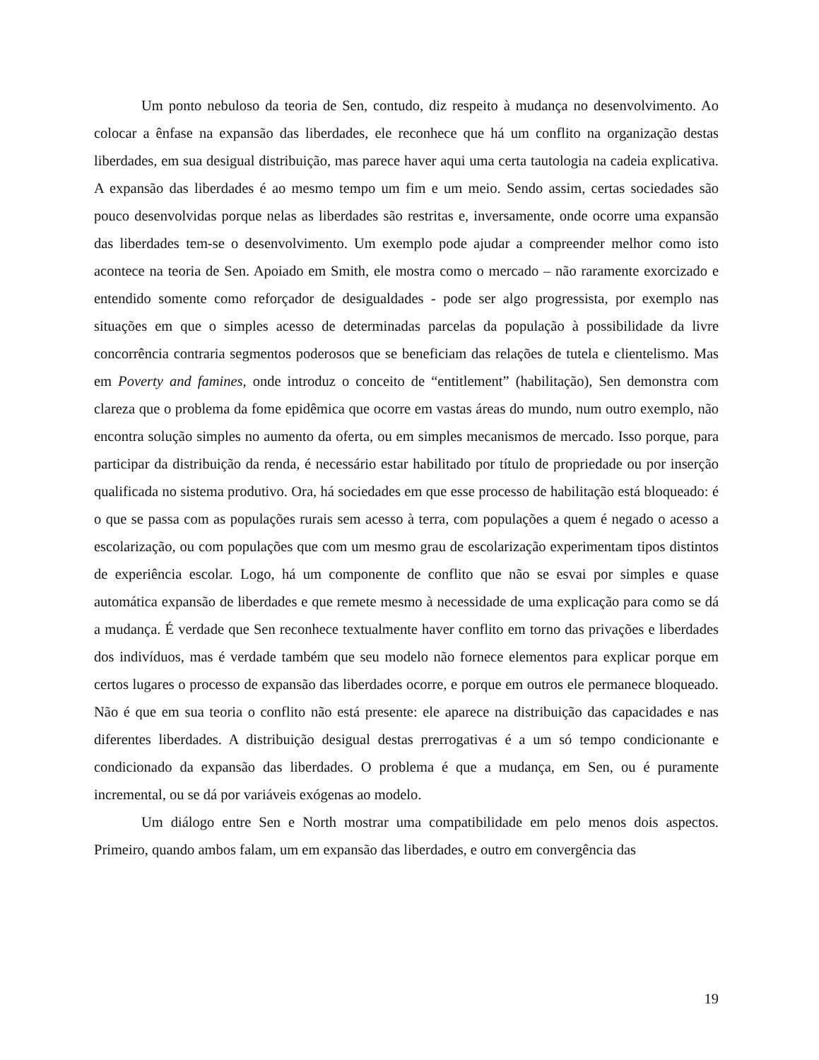Um ponto nebuloso da teoria de Sen, contudo, diz respeito à mudança no desenvolvimento. Ao colocar a ênfase na expansão das liberdades, ele reconhece que há um conflito na organização destas liberdades, em sua desigual distribuição, mas parece haver aqui uma certa tautologia na cadeia explicativa. A expansão das liberdades é ao mesmo tempo um fim e um meio. Sendo assim, certas sociedades são pouco desenvolvidas porque nelas as liberdades são restritas e, inversamente, onde ocorre uma expansão das liberdades tem-se o desenvolvimento. Um exemplo pode ajudar a compreender melhor como isto acontece na teoria de Sen. Apoiado em Smith, ele mostra como o mercado – não raramente exorcizado e entendido somente como reforçador de desigualdades - pode ser algo progressista, por exemplo nas situações em que o simples acesso de determinadas parcelas da população à possibilidade da livre concorrência contraria segmentos poderosos que se beneficiam das relações de tutela e clientelismo. Mas em Poverty and famines, onde introduz o conceito de “entitlement” (habilitação), Sen demonstra com clareza que o problema da fome epidêmica que ocorre em vastas áreas do mundo, num outro exemplo, não encontra solução simples no aumento da oferta, ou em simples mecanismos de mercado. Isso porque, para participar da distribuição da renda, é necessário estar habilitado por título de propriedade ou por inserção qualificada no sistema produtivo. Ora, há sociedades em que esse processo de habilitação está bloqueado: é o que se passa com as populações rurais sem acesso à terra, com populações a quem é negado o acesso a escolarização, ou com populações que com um mesmo grau de escolarização experimentam tipos distintos de experiência escolar. Logo, há um componente de conflito que não se esvai por simples e quase automática expansão de liberdades e que remete mesmo à necessidade de uma explicação para como se dá a mudança. É verdade que Sen reconhece textualmente haver conflito em torno das privações e liberdades dos indivíduos, mas é verdade também que seu modelo não fornece elementos para explicar porque em certos lugares o processo de expansão das liberdades ocorre, e porque em outros ele permanece bloqueado. Não é que em sua teoria o conflito não está presente: ele aparece na distribuição das capacidades e nas diferentes liberdades. A distribuição desigual destas prerrogativas é a um só tempo condicionante e condicionado da expansão das liberdades. O problema é que a mudança, em Sen, ou é puramente incremental, ou se dá por variáveis exógenas ao modelo.
Um diálogo entre Sen e North mostrar uma compatibilidade em pelo menos dois aspectos. Primeiro, quando ambos falam, um em expansão das liberdades, e outro em convergência das
19